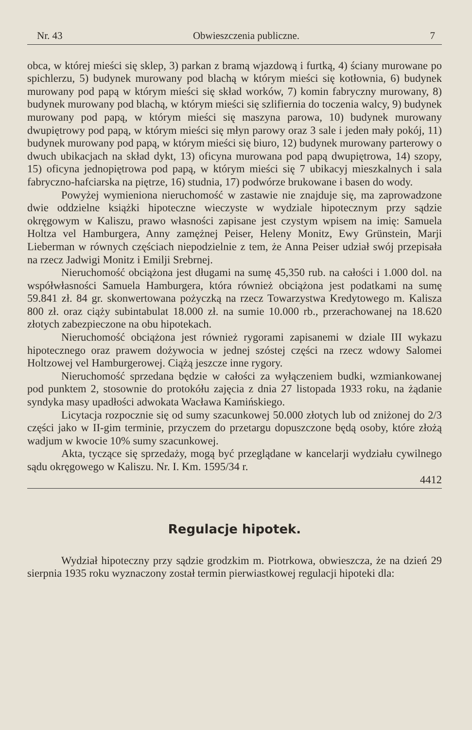Nr. 43 Obwieszczenia publiczne. 7
obca, w której mieści się sklep, 3) parkan z bramą wjazdową i furtką, 4) ściany murowane po spichlerzu, 5) budynek murowany pod blachą w którym mieści się kotłownia, 6) budynek murowany pod papą w którym mieści się skład worków, 7) komin fabryczny murowany, 8) budynek murowany pod blachą, w którym mieści się szlifiernia do toczenia walcy, 9) budynek murowany pod papą, w którym mieści się maszyna parowa, 10) budynek murowany dwupiętrowy pod papą, w którym mieści się młyn parowy oraz 3 sale i jeden mały pokój, 11) budynek murowany pod papą, w którym mieści się biuro, 12) budynek murowany parterowy o dwuch ubikacjach na skład dykt, 13) oficyna murowana pod papą dwupiętrowa, 14) szopy, 15) oficyna jednopiętrowa pod papą, w którym mieści się 7 ubikacyj mieszkalnych i sala fabryczno-hafciarska na piętrze, 16) studnia, 17) podwórze brukowane i basen do wody.
Powyżej wymieniona nieruchomość w zastawie nie znajduje się, ma zaprowadzone dwie oddzielne książki hipoteczne wieczyste w wydziale hipotecznym przy sądzie okręgowym w Kaliszu, prawo własności zapisane jest czystym wpisem na imię: Samuela Holtza vel Hamburgera, Anny zamężnej Peiser, Heleny Monitz, Ewy Grünstein, Marji Lieberman w równych częściach niepodzielnie z tem, że Anna Peiser udział swój przepisała na rzecz Jadwigi Monitz i Emilji Srebrnej.
Nieruchomość obciążona jest długami na sumę 45,350 rub. na całości i 1.000 dol. na współwłasności Samuela Hamburgera, która również obciążona jest podatkami na sumę 59.841 zł. 84 gr. skonwertowana pożyczką na rzecz Towarzystwa Kredytowego m. Kalisza 800 zł. oraz ciąży subintabulat 18.000 zł. na sumie 10.000 rb., przerachowanej na 18.620 złotych zabezpieczone na obu hipotekach.
Nieruchomość obciążona jest również rygorami zapisanemi w dziale III wykazu hipotecznego oraz prawem dożywocia w jednej szóstej części na rzecz wdowy Salomei Holtzowej vel Hamburgerowej. Ciążą jeszcze inne rygory.
Nieruchomość sprzedana będzie w całości za wyłączeniem budki, wzmiankowanej pod punktem 2, stosownie do protokółu zajęcia z dnia 27 listopada 1933 roku, na żądanie syndyka masy upadłości adwokata Wacława Kamińskiego.
Licytacja rozpocznie się od sumy szacunkowej 50.000 złotych lub od zniżonej do 2/3 części jako w II-gim terminie, przyczem do przetargu dopuszczone będą osoby, które złożą wadjum w kwocie 10% sumy szacunkowej.
Akta, tyczące się sprzedaży, mogą być przeglądane w kancelarji wydziału cywilnego sądu okręgowego w Kaliszu. Nr. I. Km. 1595/34 r.
4412
Regulacje hipotek.
Wydział hipoteczny przy sądzie grodzkim m. Piotrkowa, obwieszcza, że na dzień 29 sierpnia 1935 roku wyznaczony został termin pierwiastkowej regulacji hipoteki dla: